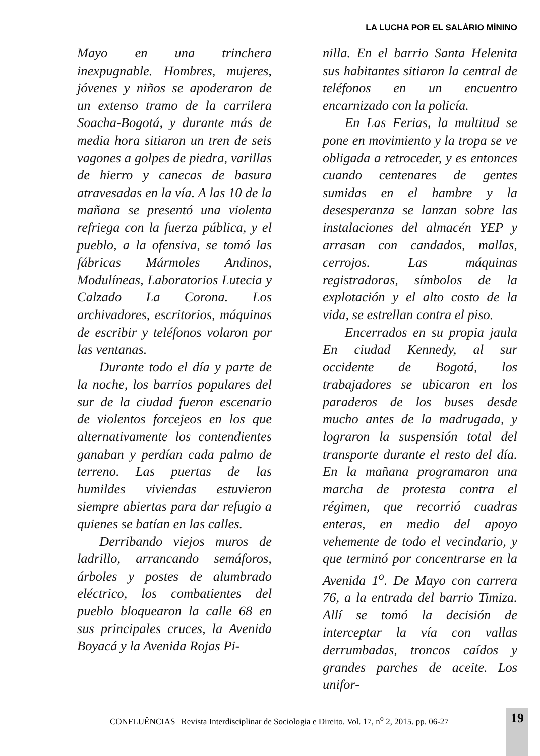LA LUCHA POR EL SALÁRIO MÍNINO
Mayo en una trinchera inexpugnable. Hombres, mujeres, jóvenes y niños se apoderaron de un extenso tramo de la carrilera Soacha-Bogotá, y durante más de media hora sitiaron un tren de seis vagones a golpes de piedra, varillas de hierro y canecas de basura atravesadas en la vía. A las 10 de la mañana se presentó una violenta refriega con la fuerza pública, y el pueblo, a la ofensiva, se tomó las fábricas Mármoles Andinos, Modulíneas, Laboratorios Lutecia y Calzado La Corona. Los archivadores, escritorios, máquinas de escribir y teléfonos volaron por las ventanas.
Durante todo el día y parte de la noche, los barrios populares del sur de la ciudad fueron escenario de violentos forcejeos en los que alternativamente los contendientes ganaban y perdían cada palmo de terreno. Las puertas de las humildes viviendas estuvieron siempre abiertas para dar refugio a quienes se batían en las calles.
Derribando viejos muros de ladrillo, arrancando semáforos, árboles y postes de alumbrado eléctrico, los combatientes del pueblo bloquearon la calle 68 en sus principales cruces, la Avenida Boyacá y la Avenida Rojas Pi-
nilla. En el barrio Santa Helenita sus habitantes sitiaron la central de teléfonos en un encuentro encarnizado con la policía.
En Las Ferias, la multitud se pone en movimiento y la tropa se ve obligada a retroceder, y es entonces cuando centenares de gentes sumidas en el hambre y la desesperanza se lanzan sobre las instalaciones del almacén YEP y arrasan con candados, mallas, cerrojos. Las máquinas registradoras, símbolos de la explotación y el alto costo de la vida, se estrellan contra el piso.
Encerrados en su propia jaula En ciudad Kennedy, al sur occidente de Bogotá, los trabajadores se ubicaron en los paraderos de los buses desde mucho antes de la madrugada, y lograron la suspensión total del transporte durante el resto del día. En la mañana programaron una marcha de protesta contra el régimen, que recorrió cuadras enteras, en medio del apoyo vehemente de todo el vecindario, y que terminó por concentrarse en la Avenida 1<sup>o</sup>. De Mayo con carrera 76, a la entrada del barrio Timiza. Allí se tomó la decisión de interceptar la vía con vallas derrumbadas, troncos caídos y grandes parches de aceite. Los unifor-
CONFLUÊNCIAS | Revista Interdisciplinar de Sociologia e Direito. Vol. 17, n<sup>o</sup> 2, 2015. pp. 06-27
19